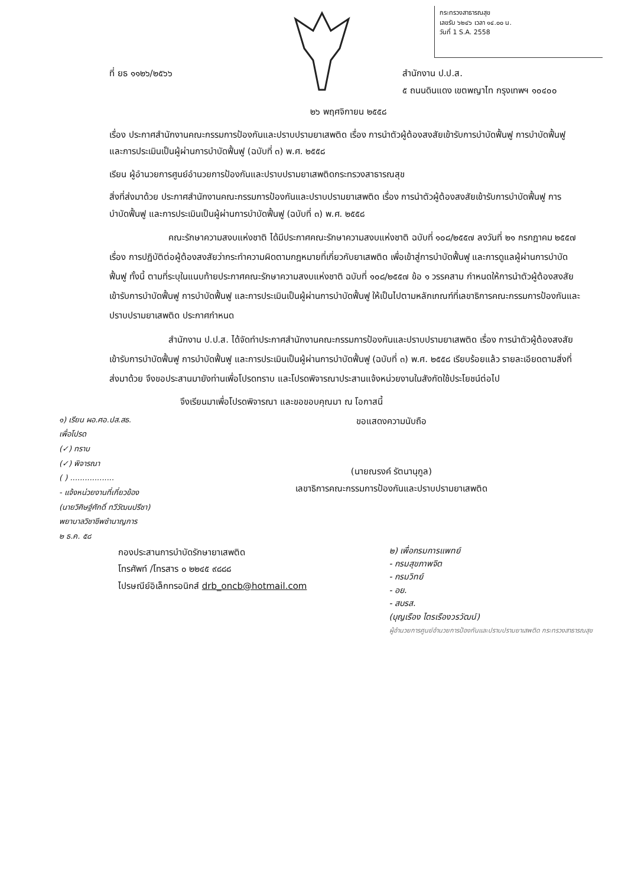กระทรวงสาธารณสุข
เลขรับ ๖๒๔๖ เวลา ๑๔.๐๐ น.
วันที่ 1 S.A. 2558
ที่ ยธ ๑๑๒๖/๒๕๖๖ สำนักงาน ป.ป.ส.
๕ ถนนดินแดง เขตพญาไท กรุงเทพฯ ๑๐๔๐๐
๒๖ พฤศจิกายน ๒๕๕๘
เรื่อง ประกาศสำนักงานคณะกรรมการป้องกันและปราบปรามยาเสพติด เรื่อง การนำตัวผู้ต้องสงสัยเข้ารับการบำบัดฟื้นฟู การบำบัดฟื้นฟู และการประเมินเป็นผู้ผ่านการบำบัดฟื้นฟู (ฉบับที่ ๓) พ.ศ. ๒๕๕๘
เรียน ผู้อำนวยการศูนย์อำนวยการป้องกันและปราบปรามยาเสพติดกระทรวงสาธารณสุข
สิ่งที่ส่งมาด้วย ประกาศสำนักงานคณะกรรมการป้องกันและปราบปรามยาเสพติด เรื่อง การนำตัวผู้ต้องสงสัยเข้ารับการบำบัดฟื้นฟู การบำบัดฟื้นฟู และการประเมินเป็นผู้ผ่านการบำบัดฟื้นฟู (ฉบับที่ ๓) พ.ศ. ๒๕๕๘
คณะรักษาความสงบแห่งชาติ ได้มีประกาศคณะรักษาความสงบแห่งชาติ ฉบับที่ ๑๐๘/๒๕๕๗ ลงวันที่ ๒๑ กรกฎาคม ๒๕๕๗ เรื่อง การปฏิบัติต่อผู้ต้องสงสัยว่ากระทำความผิดตามกฎหมายที่เกี่ยวกับยาเสพติด เพื่อเข้าสู่การบำบัดฟื้นฟู และการดูแลผู้ผ่านการบำบัดฟื้นฟู ทั้งนี้ ตามที่ระบุในแนบท้ายประกาศคณะรักษาความสงบแห่งชาติ ฉบับที่ ๑๐๘/๒๕๕๗ ข้อ ๑ วรรคสาม กำหนดให้การนำตัวผู้ต้องสงสัยเข้ารับการบำบัดฟื้นฟู การบำบัดฟื้นฟู และการประเมินเป็นผู้ผ่านการบำบัดฟื้นฟู ให้เป็นไปตามหลักเกณฑ์ที่เลขาธิการคณะกรรมการป้องกันและปราบปรามยาเสพติด ประกาศกำหนด
สำนักงาน ป.ป.ส. ได้จัดทำประกาศสำนักงานคณะกรรมการป้องกันและปราบปรามยาเสพติด เรื่อง การนำตัวผู้ต้องสงสัยเข้ารับการบำบัดฟื้นฟู การบำบัดฟื้นฟู และการประเมินเป็นผู้ผ่านการบำบัดฟื้นฟู (ฉบับที่ ๓) พ.ศ. ๒๕๕๘ เรียบร้อยแล้ว รายละเอียดตามสิ่งที่ส่งมาด้วย จึงขอประสานมายังท่านเพื่อโปรดทราบ และโปรดพิจารณาประสานแจ้งหน่วยงานในสังกัดใช้ประโยชน์ต่อไป
จึงเรียนมาเพื่อโปรดพิจารณา และขอขอบคุณมา ณ โอกาสนี้
๑) เรียน ผอ.ศอ.ปส.สธ.
เพื่อโปรด
(✓) ทราบ
(✓) พิจารณา
( ) ..................
- แจ้งหน่วยงานที่เกี่ยวข้อง
(นายวิศิษฐ์ศักดิ์ ทวีวัฒนปรีชา)
พยาบาลวิชาชีพชำนาญการ
๒ ธ.ค. ๕๘
ขอแสดงความนับถือ
(นายณรงค์ รัตนานุกูล)
เลขาธิการคณะกรรมการป้องกันและปราบปรามยาเสพติด
กองประสานการบำบัดรักษายาเสพติด
โทรศัพท์ /โทรสาร ๐ ๒๒๔๕ ๙๘๘๘
ไปรษณีย์อิเล็กทรอนิกส์ drb_oncb@hotmail.com
๒) เพื่อกรมการแพทย์
- กรมสุขภาพจิต
- กรมวิทย์
- อย.
- สบรส.
(บุญเรือง ไตรเรืองวรวัฒน์)
ผู้อำนวยการศูนย์อำนวยการป้องกันและปราบปรามยาเสพติด กระทรวงสาธารณสุข